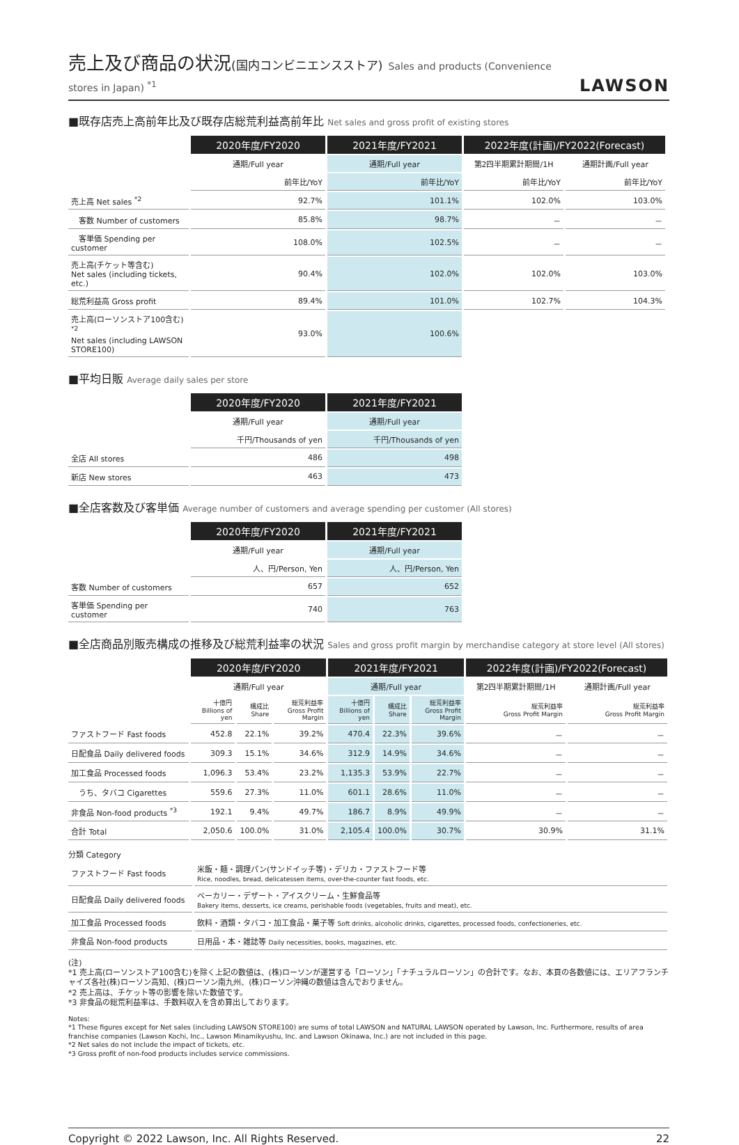売上及び商品の状況(国内コンビニエンスストア) Sales and products (Convenience stores in Japan) <sup>*1</sup>
LAWSON
■既存店売上高前年比及び既存店総荒利益高前年比 Net sales and gross profit of existing stores
| | 2020年度/FY2020 | 2021年度/FY2021 | 2022年度(計画)/FY2022(Forecast) | |
| | 通期/Full year | 通期/Full year | 第2四半期累計期間/1H | 通期計画/Full year |
| | 前年比/YoY | 前年比/YoY | 前年比/YoY | 前年比/YoY |
| 売上高 Net sales <sup>*2</sup> | 92.7% | 101.1% | 102.0% | 103.0% |
| 客数 Number of customers | 85.8% | 98.7% | － | － |
| 客単価 Spending per customer | 108.0% | 102.5% | － | － |
| 売上高(チケット等含む) Net sales (including tickets, etc.) | 90.4% | 102.0% | 102.0% | 103.0% |
| 総荒利益高 Gross profit | 89.4% | 101.0% | 102.7% | 104.3% |
| 売上高(ローソンストア100含む) <sup>*2</sup> Net sales (including LAWSON STORE100) | 93.0% | 100.6% | | |
■平均日販 Average daily sales per store
| | 2020年度/FY2020 | 2021年度/FY2021 |
| | 通期/Full year | 通期/Full year |
| | 千円/Thousands of yen | 千円/Thousands of yen |
| 全店 All stores | 486 | 498 |
| 新店 New stores | 463 | 473 |
■全店客数及び客単価 Average number of customers and average spending per customer (All stores)
| | 2020年度/FY2020 | 2021年度/FY2021 |
| | 通期/Full year | 通期/Full year |
| | 人、円/Person, Yen | 人、円/Person, Yen |
| 客数 Number of customers | 657 | 652 |
| 客単価 Spending per customer | 740 | 763 |
■全店商品別販売構成の推移及び総荒利益率の状況 Sales and gross profit margin by merchandise category at store level (All stores)
| | 2020年度/FY2020 | | | 2021年度/FY2021 | | | 2022年度(計画)/FY2022(Forecast) | |
| | 通期/Full year | | | 通期/Full year | | | 第2四半期累計期間/1H | 通期計画/Full year |
| | 十億円 Billions of yen | 構成比 Share | 総荒利益率 Gross Profit Margin | 十億円 Billions of yen | 構成比 Share | 総荒利益率 Gross Profit Margin | 総荒利益率 Gross Profit Margin | 総荒利益率 Gross Profit Margin |
| ファストフード Fast foods | 452.8 | 22.1% | 39.2% | 470.4 | 22.3% | 39.6% | － | － |
| 日配食品 Daily delivered foods | 309.3 | 15.1% | 34.6% | 312.9 | 14.9% | 34.6% | － | － |
| 加工食品 Processed foods | 1,096.3 | 53.4% | 23.2% | 1,135.3 | 53.9% | 22.7% | － | － |
| うち、タバコ Cigarettes | 559.6 | 27.3% | 11.0% | 601.1 | 28.6% | 11.0% | － | － |
| 非食品 Non-food products <sup>*3</sup> | 192.1 | 9.4% | 49.7% | 186.7 | 8.9% | 49.9% | － | － |
| 合計 Total | 2,050.6 | 100.0% | 31.0% | 2,105.4 | 100.0% | 30.7% | 30.9% | 31.1% |
分類 Category
| ファストフード Fast foods | 米飯・麺・調理パン(サンドイッチ等)・デリカ・ファストフード等 Rice, noodles, bread, delicatessen items, over-the-counter fast foods, etc. |
| 日配食品 Daily delivered foods | ベーカリー・デザート・アイスクリーム・生鮮食品等 Bakery items, desserts, ice creams, perishable foods (vegetables, fruits and meat), etc. |
| 加工食品 Processed foods | 飲料・酒類・タバコ・加工食品・菓子等 Soft drinks, alcoholic drinks, cigarettes, processed foods, confectioneries, etc. |
| 非食品 Non-food products | 日用品・本・雑誌等 Daily necessities, books, magazines, etc. |
(注)
*1 売上高(ローソンストア100含む)を除く上記の数値は、(株)ローソンが運営する「ローソン」「ナチュラルローソン」の合計です。なお、本頁の各数値には、エリアフランチャイズ各社(株)ローソン高知、(株)ローソン南九州、(株)ローソン沖縄の数値は含んでおりません。
*2 売上高は、チケット等の影響を除いた数値です。
*3 非食品の総荒利益率は、手数料収入を含め算出しております。
Notes:
*1 These figures except for Net sales (including LAWSON STORE100) are sums of total LAWSON and NATURAL LAWSON operated by Lawson, Inc. Furthermore, results of area franchise companies (Lawson Kochi, Inc., Lawson Minamikyushu, Inc. and Lawson Okinawa, Inc.) are not included in this page.
*2 Net sales do not include the impact of tickets, etc.
*3 Gross profit of non-food products includes service commissions.
Copyright © 2022 Lawson, Inc. All Rights Reserved. 22